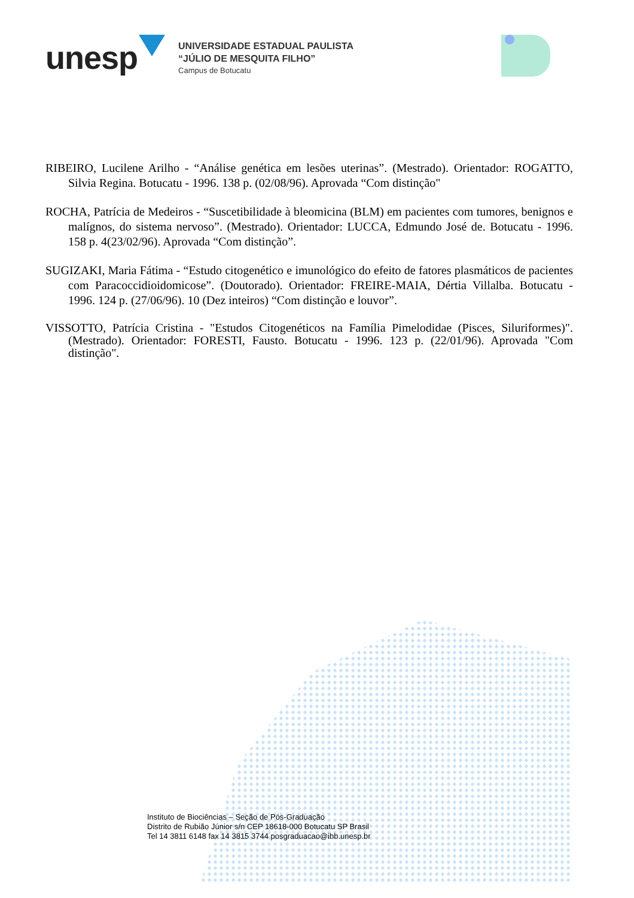unesp
UNIVERSIDADE ESTADUAL PAULISTA
“JÚLIO DE MESQUITA FILHO”
Campus de Botucatu
RIBEIRO, Lucilene Arilho - “Análise genética em lesões uterinas”. (Mestrado). Orientador: ROGATTO, Silvia Regina. Botucatu - 1996. 138 p. (02/08/96). Aprovada “Com distinção"
ROCHA, Patrícia de Medeiros - “Suscetibilidade à bleomicina (BLM) em pacientes com tumores, benignos e malígnos, do sistema nervoso”. (Mestrado). Orientador: LUCCA, Edmundo José de. Botucatu - 1996. 158 p. 4(23/02/96). Aprovada “Com distinção”.
SUGIZAKI, Maria Fátima - “Estudo citogenético e imunológico do efeito de fatores plasmáticos de pacientes com Paracoccidioidomicose”. (Doutorado). Orientador: FREIRE-MAIA, Dértia Villalba. Botucatu - 1996. 124 p. (27/06/96). 10 (Dez inteiros) “Com distinção e louvor”.
VISSOTTO, Patrícia Cristina - "Estudos Citogenéticos na Família Pimelodidae (Pisces, Siluriformes)". (Mestrado). Orientador: FORESTI, Fausto. Botucatu - 1996. 123 p. (22/01/96). Aprovada "Com distinção".
Instituto de Biociências – Seção de Pós-Graduação
Distrito de Rubião Júnior s/n CEP 18618-000 Botucatu SP Brasil
Tel 14 3811 6148 fax 14 3815 3744 posgraduacao@ibb.unesp.br